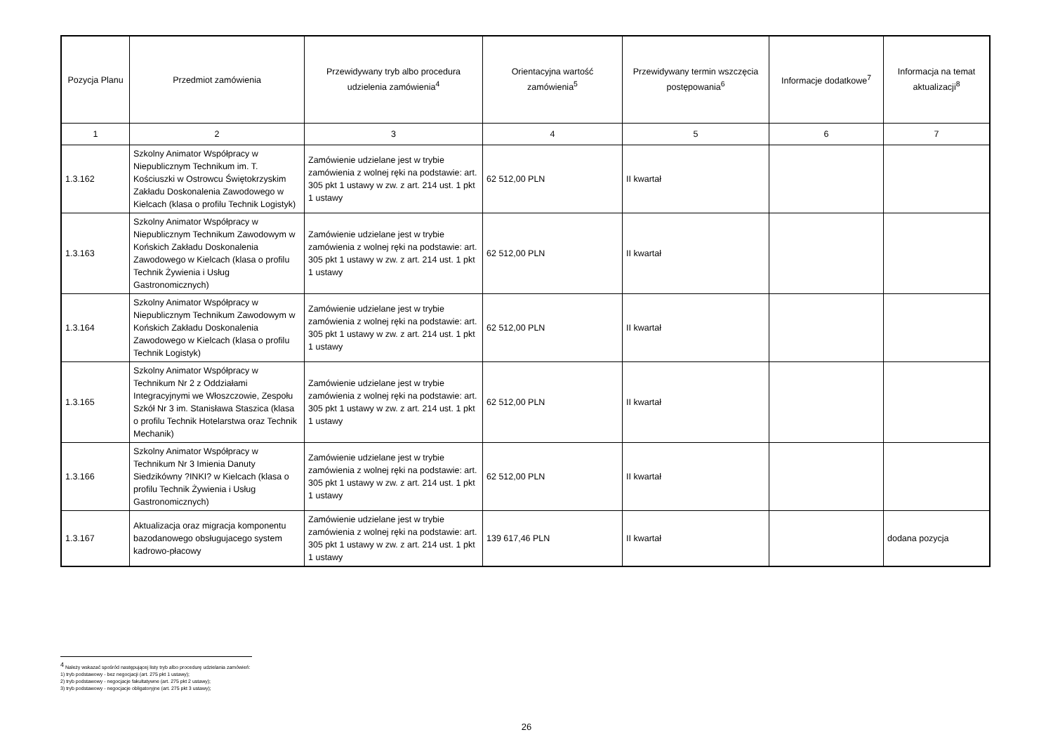| Pozycja Planu | Przedmiot zamówienia | Przewidywany tryb albo procedura udzielenia zamówienia<sup>4</sup> | Orientacyjna wartość zamówienia<sup>5</sup> | Przewidywany termin wszczęcia postępowania<sup>6</sup> | Informacje dodatkowe<sup>7</sup> | Informacja na temat aktualizacji<sup>8</sup> |
| --- | --- | --- | --- | --- | --- | --- |
| 1 | 2 | 3 | 4 | 5 | 6 | 7 |
| 1.3.162 | Szkolny Animator Współpracy w Niepublicznym Technikum im. T. Kościuszki w Ostrowcu Świętokrzyskim Zakładu Doskonalenia Zawodowego w Kielcach (klasa o profilu Technik Logistyk) | Zamówienie udzielane jest w trybie zamówienia z wolnej ręki na podstawie: art. 305 pkt 1 ustawy w zw. z art. 214 ust. 1 pkt 1 ustawy | 62 512,00 PLN | II kwartał | | |
| 1.3.163 | Szkolny Animator Współpracy w Niepublicznym Technikum Zawodowym w Końskich Zakładu Doskonalenia Zawodowego w Kielcach (klasa o profilu Technik Żywienia i Usług Gastronomicznych) | Zamówienie udzielane jest w trybie zamówienia z wolnej ręki na podstawie: art. 305 pkt 1 ustawy w zw. z art. 214 ust. 1 pkt 1 ustawy | 62 512,00 PLN | II kwartał | | |
| 1.3.164 | Szkolny Animator Współpracy w Niepublicznym Technikum Zawodowym w Końskich Zakładu Doskonalenia Zawodowego w Kielcach (klasa o profilu Technik Logistyk) | Zamówienie udzielane jest w trybie zamówienia z wolnej ręki na podstawie: art. 305 pkt 1 ustawy w zw. z art. 214 ust. 1 pkt 1 ustawy | 62 512,00 PLN | II kwartał | | |
| 1.3.165 | Szkolny Animator Współpracy w Technikum Nr 2 z Oddziałami Integracyjnymi we Włoszczowie, Zespołu Szkół Nr 3 im. Stanisława Staszica (klasa o profilu Technik Hotelarstwa oraz Technik Mechanik) | Zamówienie udzielane jest w trybie zamówienia z wolnej ręki na podstawie: art. 305 pkt 1 ustawy w zw. z art. 214 ust. 1 pkt 1 ustawy | 62 512,00 PLN | II kwartał | | |
| 1.3.166 | Szkolny Animator Współpracy w Technikum Nr 3 Imienia Danuty Siedzikówny ?INKI? w Kielcach (klasa o profilu Technik Żywienia i Usług Gastronomicznych) | Zamówienie udzielane jest w trybie zamówienia z wolnej ręki na podstawie: art. 305 pkt 1 ustawy w zw. z art. 214 ust. 1 pkt 1 ustawy | 62 512,00 PLN | II kwartał | | |
| 1.3.167 | Aktualizacja oraz migracja komponentu bazodanowego obsługujacego system kadrowo-płacowy | Zamówienie udzielane jest w trybie zamówienia z wolnej ręki na podstawie: art. 305 pkt 1 ustawy w zw. z art. 214 ust. 1 pkt 1 ustawy | 139 617,46 PLN | II kwartał | | dodana pozycja |
<sup>4</sup> Należy wskazać spośród następującej listy tryb albo procedurę udzielania zamówień:
1) tryb podstawowy - bez negocjacji (art. 275 pkt 1 ustawy);
2) tryb podstawowy - negocjacje fakultatywne (art. 275 pkt 2 ustawy);
3) tryb podstawowy - negocjacje obligatoryjne (art. 275 pkt 3 ustawy);
26